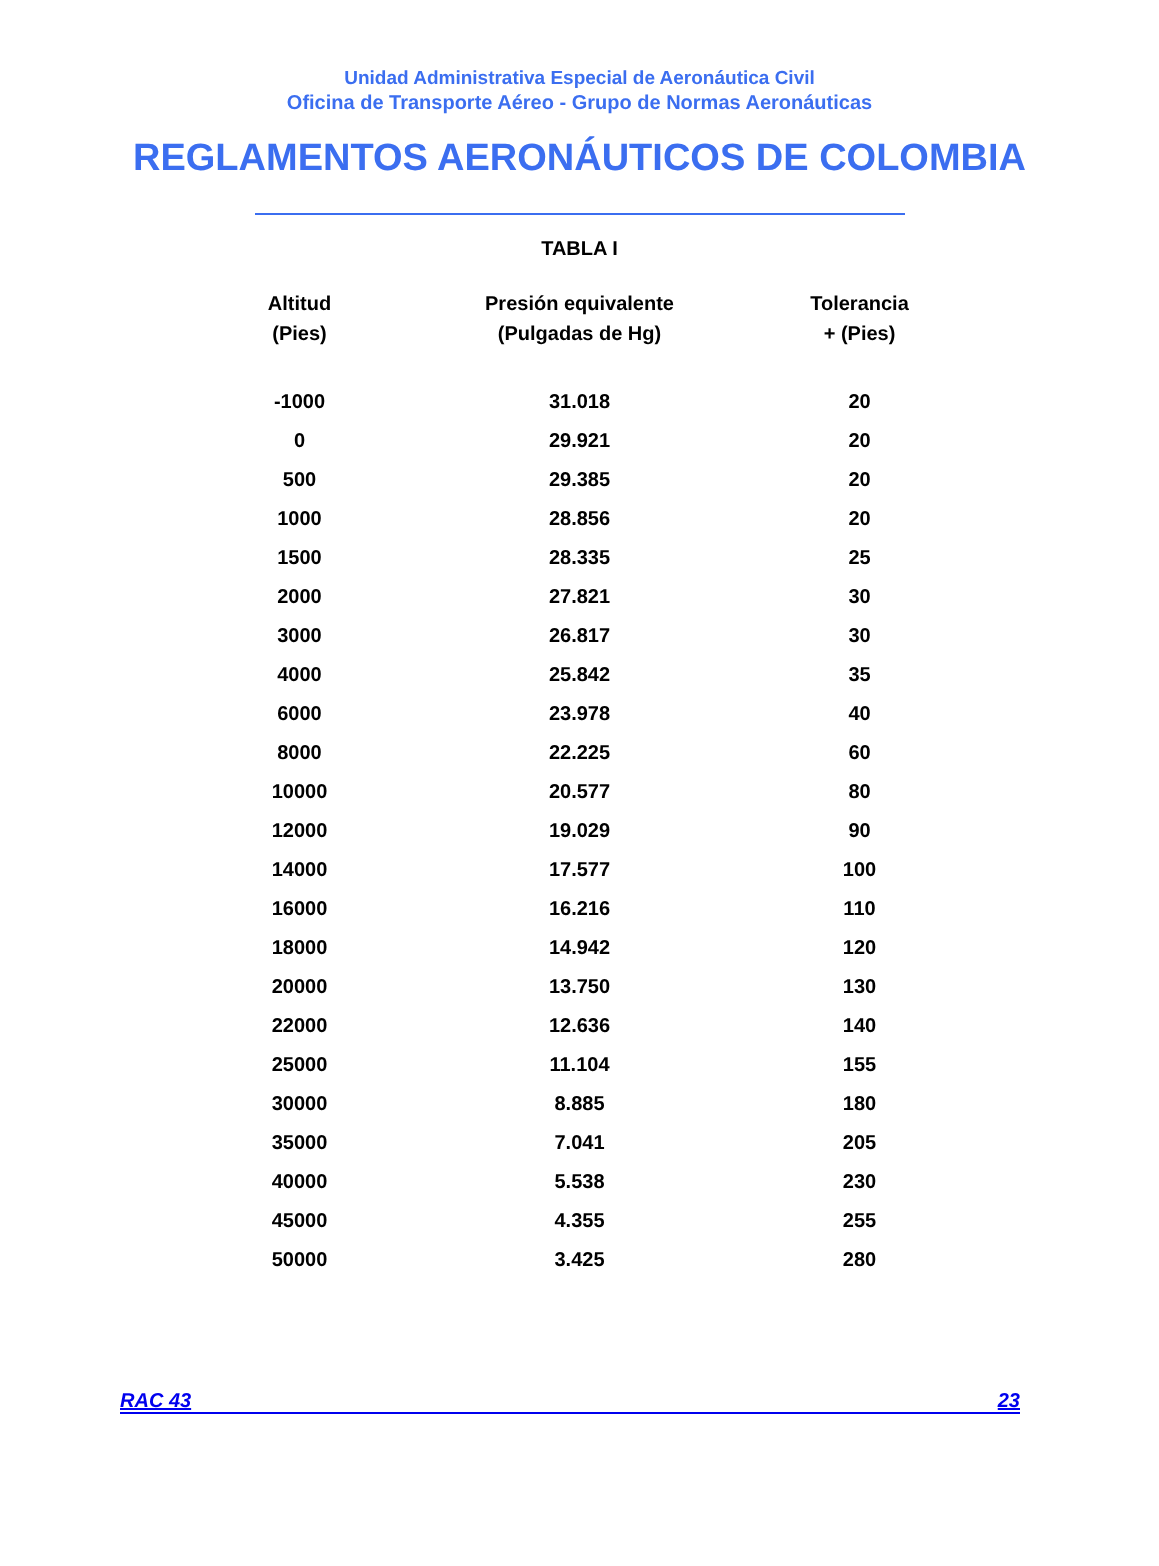Unidad Administrativa Especial de Aeronáutica Civil
Oficina de Transporte Aéreo - Grupo de Normas Aeronáuticas
REGLAMENTOS AERONÁUTICOS DE COLOMBIA
TABLA I
| Altitud (Pies) | Presión equivalente (Pulgadas de Hg) | Tolerancia + (Pies) |
| --- | --- | --- |
| -1000 | 31.018 | 20 |
| 0 | 29.921 | 20 |
| 500 | 29.385 | 20 |
| 1000 | 28.856 | 20 |
| 1500 | 28.335 | 25 |
| 2000 | 27.821 | 30 |
| 3000 | 26.817 | 30 |
| 4000 | 25.842 | 35 |
| 6000 | 23.978 | 40 |
| 8000 | 22.225 | 60 |
| 10000 | 20.577 | 80 |
| 12000 | 19.029 | 90 |
| 14000 | 17.577 | 100 |
| 16000 | 16.216 | 110 |
| 18000 | 14.942 | 120 |
| 20000 | 13.750 | 130 |
| 22000 | 12.636 | 140 |
| 25000 | 11.104 | 155 |
| 30000 | 8.885 | 180 |
| 35000 | 7.041 | 205 |
| 40000 | 5.538 | 230 |
| 45000 | 4.355 | 255 |
| 50000 | 3.425 | 280 |
RAC 43 23